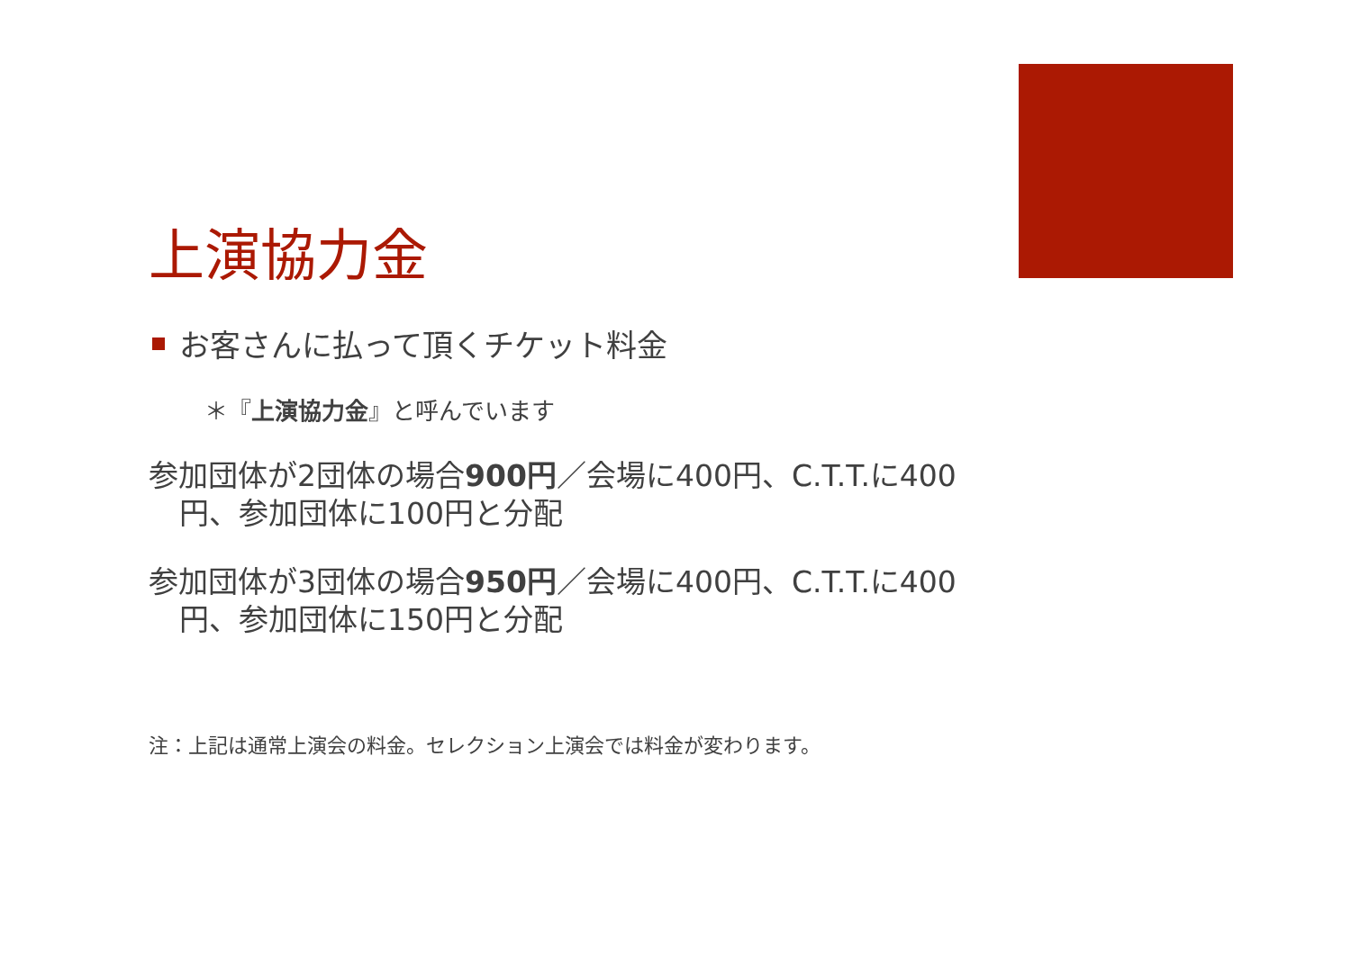上演協力金
お客さんに払って頂くチケット料金
＊『上演協力金』と呼んでいます
参加団体が2団体の場合900円／会場に400円、C.T.T.に400円、参加団体に100円と分配
参加団体が3団体の場合950円／会場に400円、C.T.T.に400円、参加団体に150円と分配
注：上記は通常上演会の料金。セレクション上演会では料金が変わります。